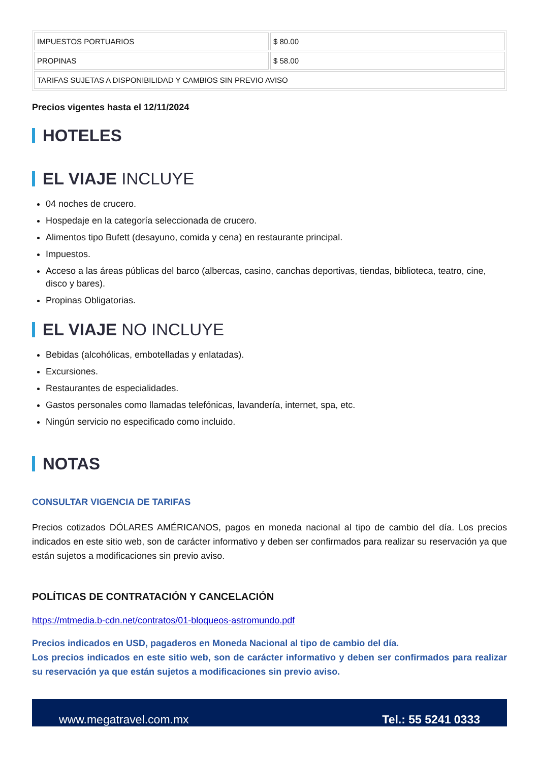| IMPUESTOS PORTUARIOS | $ 80.00 |
| PROPINAS | $ 58.00 |
| TARIFAS SUJETAS A DISPONIBILIDAD Y CAMBIOS SIN PREVIO AVISO | |
Precios vigentes hasta el 12/11/2024
HOTELES
EL VIAJE INCLUYE
04 noches de crucero.
Hospedaje en la categoría seleccionada de crucero.
Alimentos tipo Bufett (desayuno, comida y cena) en restaurante principal.
Impuestos.
Acceso a las áreas públicas del barco (albercas, casino, canchas deportivas, tiendas, biblioteca, teatro, cine, disco y bares).
Propinas Obligatorias.
EL VIAJE NO INCLUYE
Bebidas (alcohólicas, embotelladas y enlatadas).
Excursiones.
Restaurantes de especialidades.
Gastos personales como llamadas telefónicas, lavandería, internet, spa, etc.
Ningún servicio no especificado como incluido.
NOTAS
CONSULTAR VIGENCIA DE TARIFAS
Precios cotizados DÓLARES AMÉRICANOS, pagos en moneda nacional al tipo de cambio del día. Los precios indicados en este sitio web, son de carácter informativo y deben ser confirmados para realizar su reservación ya que están sujetos a modificaciones sin previo aviso.
POLÍTICAS DE CONTRATACIÓN Y CANCELACIÓN
https://mtmedia.b-cdn.net/contratos/01-bloqueos-astromundo.pdf
Precios indicados en USD, pagaderos en Moneda Nacional al tipo de cambio del día.
Los precios indicados en este sitio web, son de carácter informativo y deben ser confirmados para realizar su reservación ya que están sujetos a modificaciones sin previo aviso.
www.megatravel.com.mx Tel.: 55 5241 0333